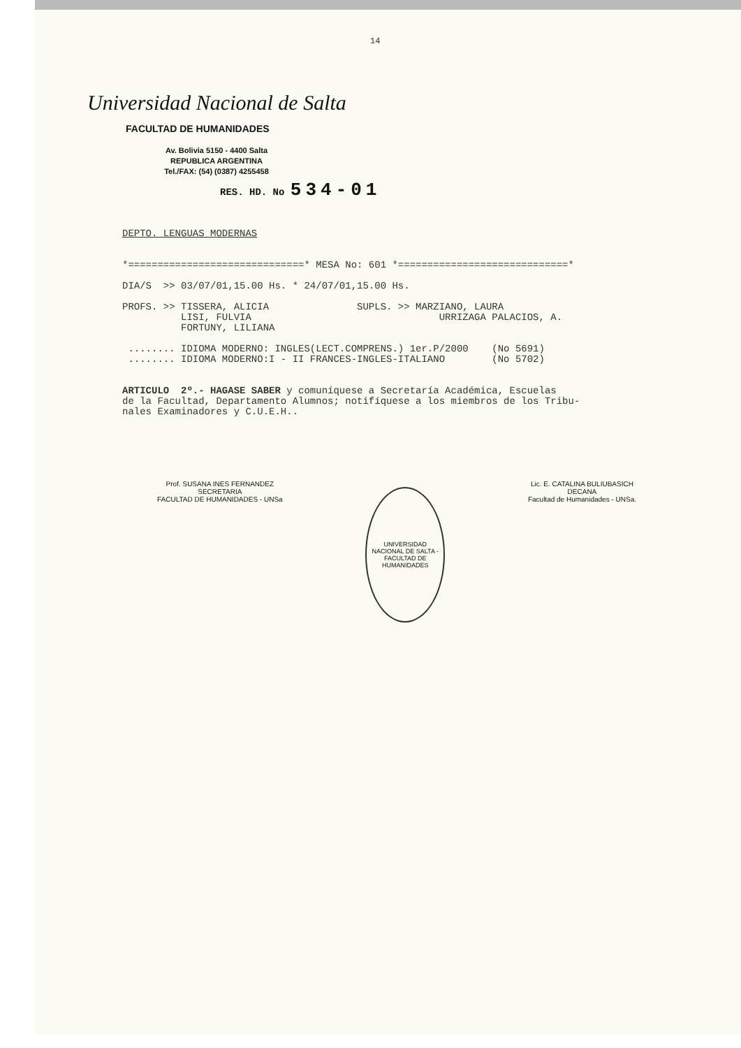14
Universidad Nacional de Salta
FACULTAD DE HUMANIDADES
Av. Bolivia 5150 - 4400 Salta
REPUBLICA ARGENTINA
Tel./FAX: (54) (0387) 4255458
RES. HD. No 534-01
DEPTO. LENGUAS MODERNAS *==============================* MESA No: 601 *=============================* DIA/S >> 03/07/01,15.00 Hs. * 24/07/01,15.00 Hs. PROFS. >> TISSERA, ALICIA SUPLS. >> MARZIANO, LAURA LISI, FULVIA URRIZAGA PALACIOS, A. FORTUNY, LILIANA ........ IDIOMA MODERNO: INGLES(LECT.COMPRENS.) 1er.P/2000 (No 5691) ........ IDIOMA MODERNO:I - II FRANCES-INGLES-ITALIANO (No 5702) ARTICULO 2º.- HAGASE SABER y comuníquese a Secretaría Académica, Escuelas de la Facultad, Departamento Alumnos; notifíquese a los miembros de los Tribu- nales Examinadores y C.U.E.H..
Prof. SUSANA INES FERNANDEZ
SECRETARIA
FACULTAD DE HUMANIDADES - UNSa
UNIVERSIDAD NACIONAL DE SALTA - FACULTAD DE HUMANIDADES
Lic. E. CATALINA BULIUBASICH
DECANA
Facultad de Humanidades - UNSa.